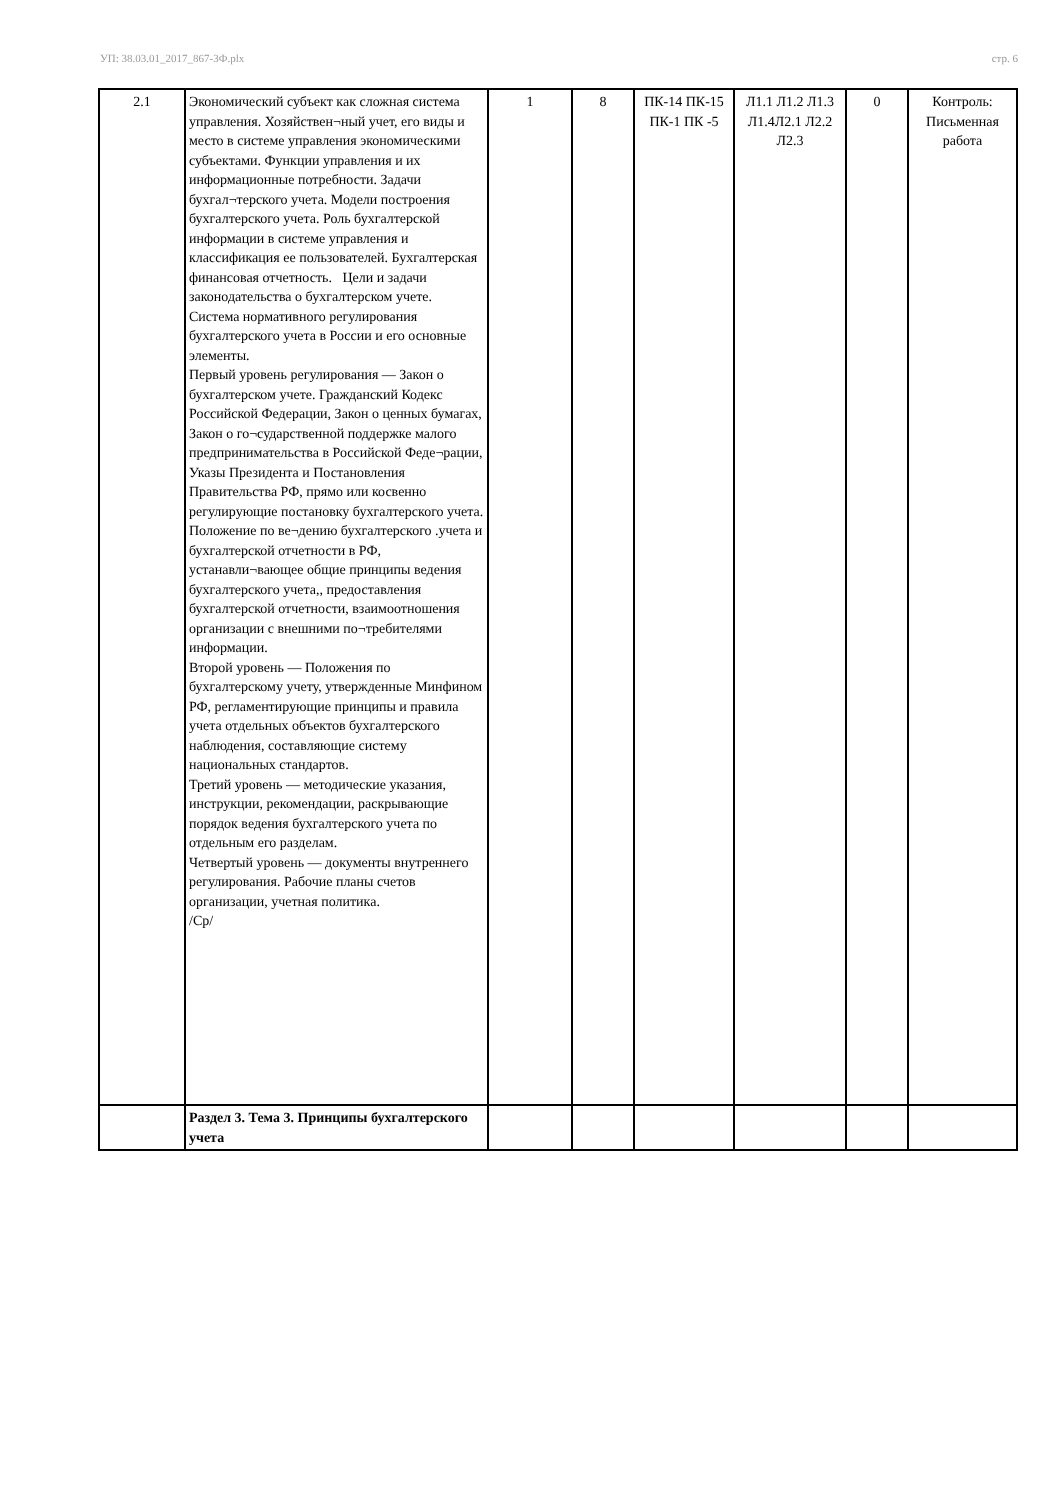УП: 38.03.01_2017_867-3Ф.plx стр. 6
| 2.1 | Экономический субъект как сложная система управления. Хозяйствен¬ный учет, его виды и место в системе управления экономическими субъектами. Функции управления и их информационные потребности. Задачи бухгал¬терского учета. Модели построения бухгалтерского учета. Роль бухгалтерской информации в системе управления и классификация ее пользователей. Бухгалтерская финансовая отчетность. Цели и задачи законодательства о бухгалтерском учете. Система нормативного регулирования бухгалтерского учета в России и его основные элементы. Первый уровень регулирования — Закон о бухгалтерском учете. Гражданский Кодекс Российской Федерации, Закон о ценных бумагах, Закон о го¬сударственной поддержке малого предпринимательства в Российской Феде¬рации, Указы Президента и Постановления Правительства РФ, прямо или косвенно регулирующие постановку бухгалтерского учета. Положение по ве¬дению бухгалтерского .учета и бухгалтерской отчетности в РФ, устанавли¬вающее общие принципы ведения бухгалтерского учета,, предоставления бухгалтерской отчетности, взаимоотношения организации с внешними по¬требителями информации. Второй уровень — Положения по бухгалтерскому учету, утвержденные Минфином РФ, регламентирующие принципы и правила учета отдельных объектов бухгалтерского наблюдения, составляющие систему национальных стандартов. Третий уровень — методические указания, инструкции, рекомендации, раскрывающие порядок ведения бухгалтерского учета по отдельным его разделам. Четвертый уровень — документы внутреннего регулирования. Рабочие планы счетов организации, учетная политика. /Ср/ | 1 | 8 | ПК-14 ПК-15 ПК-1 ПК -5 | Л1.1 Л1.2 Л1.3 Л1.4Л2.1 Л2.2 Л2.3 | 0 | Контроль: Письменная работа |
| | Раздел 3. Тема 3. Принципы бухгалтерского учета | | | | | | |